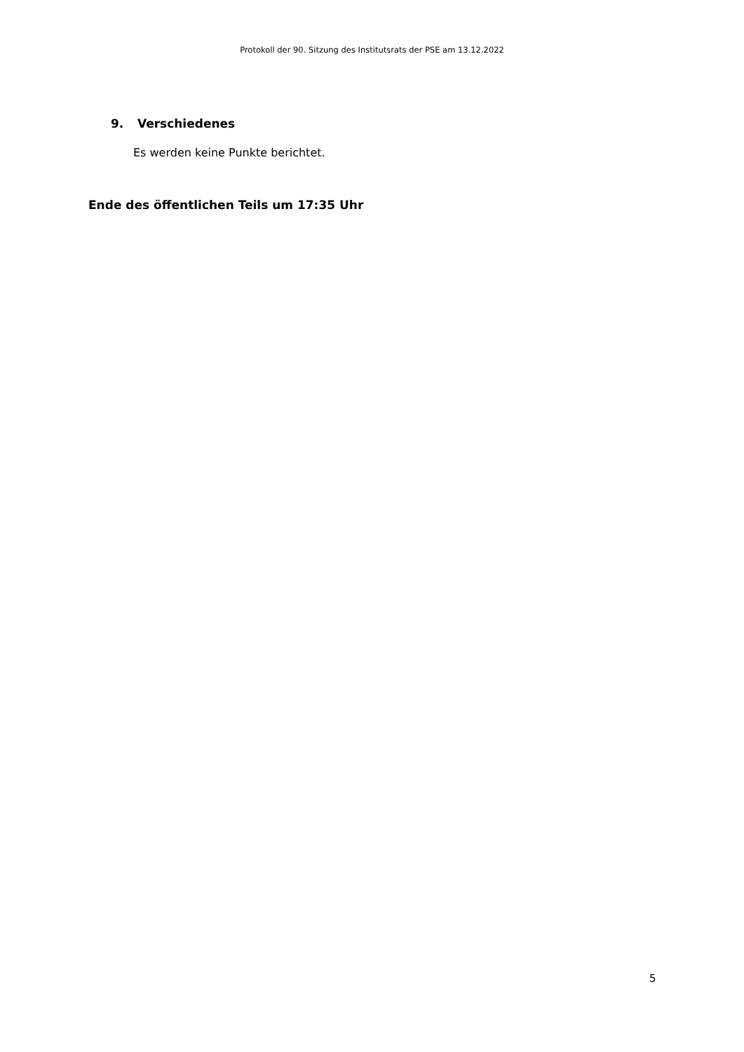Protokoll der 90. Sitzung des Institutsrats der PSE am 13.12.2022
9. Verschiedenes
Es werden keine Punkte berichtet.
Ende des öffentlichen Teils um 17:35 Uhr
5